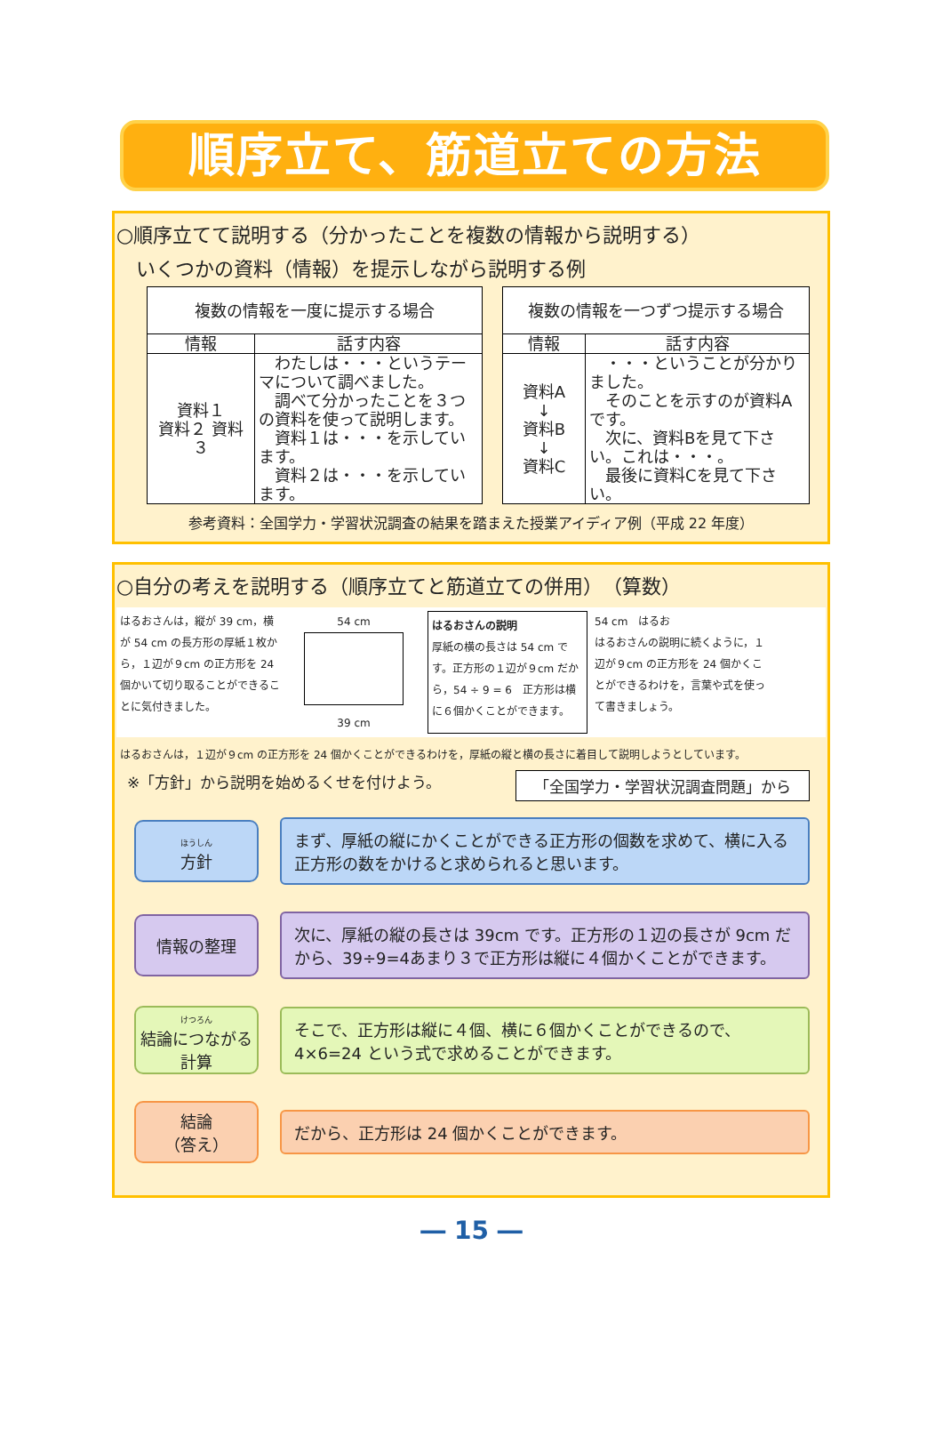順序立て、筋道立ての方法
○順序立てて説明する（分かったことを複数の情報から説明する）
いくつかの資料（情報）を提示しながら説明する例
| 複数の情報を一度に提示する場合 | |
| --- | --- |
| 情報 | 話す内容 |
| 資料１ 資料２ 資料３ | わたしは・・・というテーマについて調べました。 調べて分かったことを３つの資料を使って説明します。 資料１は・・・を示しています。 資料２は・・・を示しています。 |
| 複数の情報を一つずつ提示する場合 | |
| --- | --- |
| 情報 | 話す内容 |
| 資料A ↓ 資料B ↓ 資料C | ・・・ということが分かりました。 そのことを示すのが資料Aです。 次に、資料Bを見て下さい。これは・・・。 最後に資料Cを見て下さい。 |
参考資料：全国学力・学習状況調査の結果を踏まえた授業アイディア例（平成 22 年度）
○自分の考えを説明する（順序立てと筋道立ての併用）　（算数）
はるおさんは，縦が 39 cm，横が 54 cm の長方形の厚紙１枚から，１辺が９cm の正方形を 24 個かいて切り取ることができることに気付きました。
54 cm
39 cm
はるおさんの説明
厚紙の横の長さは 54 cm です。正方形の１辺が９cm だから，54 ÷ 9 = 6　正方形は横に６個かくことができます。
54 cm　はるお
はるおさんの説明に続くように，１辺が９cm の正方形を 24 個かくことができるわけを，言葉や式を使って書きましょう。
はるおさんは，１辺が９cm の正方形を 24 個かくことができるわけを，厚紙の縦と横の長さに着目して説明しようとしています。
※「方針」から説明を始めるくせを付けよう。 「全国学力・学習状況調査問題」から
ほうしん
方針
まず、厚紙の縦にかくことができる正方形の個数を求めて、横に入る正方形の数をかけると求められると思います。
情報の整理
次に、厚紙の縦の長さは 39cm です。正方形の１辺の長さが 9cm だから、39÷9=4あまり３で正方形は縦に４個かくことができます。
けつろん
結論につながる計算
そこで、正方形は縦に４個、横に６個かくことができるので、4×6=24 という式で求めることができます。
結論
（答え）
だから、正方形は 24 個かくことができます。
― 15 ―